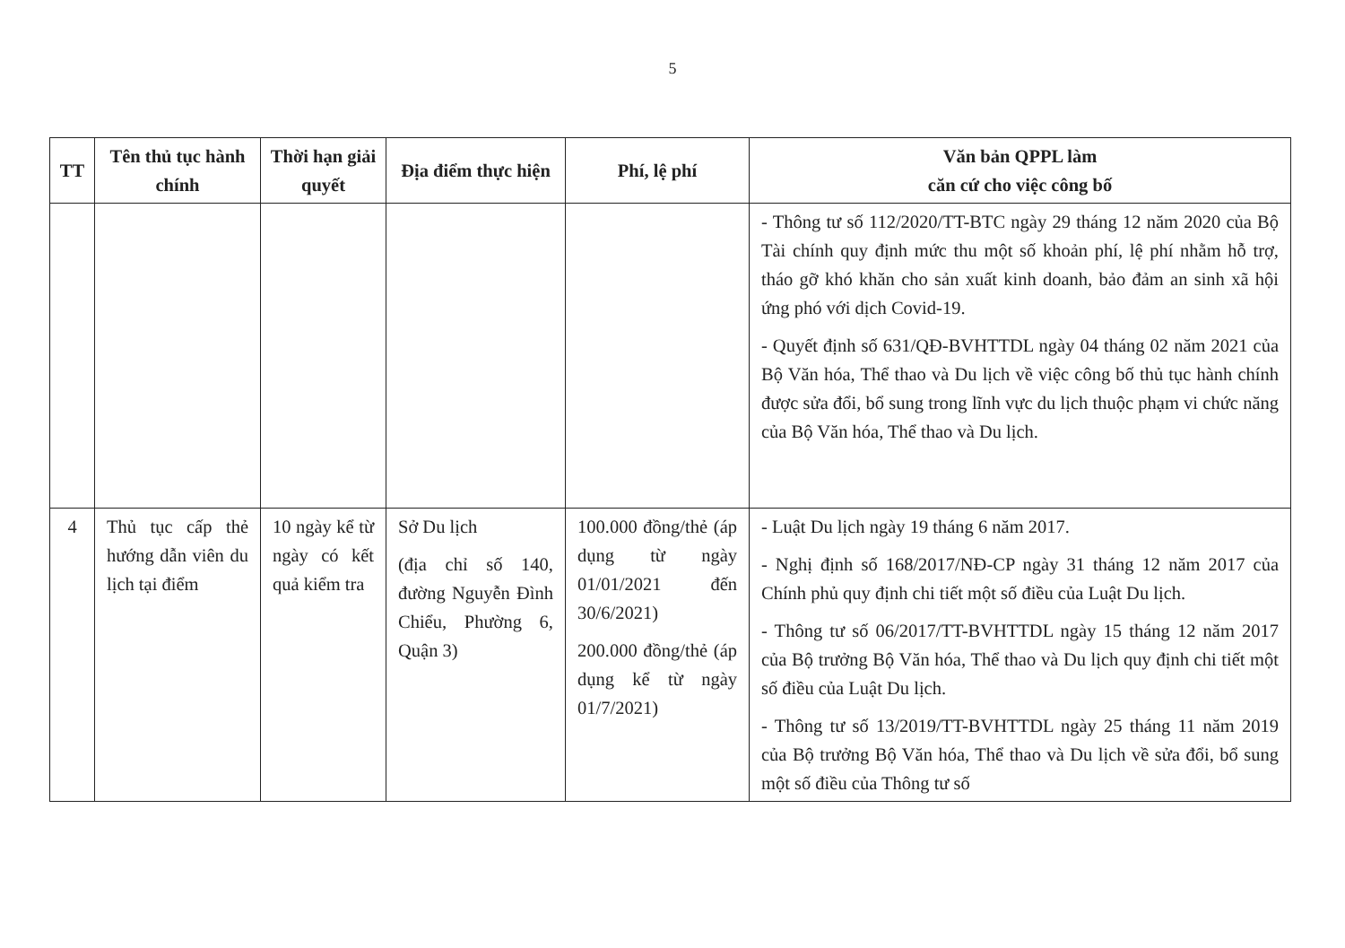5
| TT | Tên thủ tục hành chính | Thời hạn giải quyết | Địa điểm thực hiện | Phí, lệ phí | Văn bản QPPL làm căn cứ cho việc công bố |
| --- | --- | --- | --- | --- | --- |
| | | | | | - Thông tư số 112/2020/TT-BTC ngày 29 tháng 12 năm 2020 của Bộ Tài chính quy định mức thu một số khoản phí, lệ phí nhằm hỗ trợ, tháo gỡ khó khăn cho sản xuất kinh doanh, bảo đảm an sinh xã hội ứng phó với dịch Covid-19. - Quyết định số 631/QĐ-BVHTTDL ngày 04 tháng 02 năm 2021 của Bộ Văn hóa, Thể thao và Du lịch về việc công bố thủ tục hành chính được sửa đổi, bổ sung trong lĩnh vực du lịch thuộc phạm vi chức năng của Bộ Văn hóa, Thể thao và Du lịch. |
| 4 | Thủ tục cấp thẻ hướng dẫn viên du lịch tại điểm | 10 ngày kể từ ngày có kết quả kiểm tra | Sở Du lịch (địa chỉ số 140, đường Nguyễn Đình Chiểu, Phường 6, Quận 3) | 100.000 đồng/thẻ (áp dụng từ ngày 01/01/2021 đến 30/6/2021) 200.000 đồng/thẻ (áp dụng kể từ ngày 01/7/2021) | - Luật Du lịch ngày 19 tháng 6 năm 2017. - Nghị định số 168/2017/NĐ-CP ngày 31 tháng 12 năm 2017 của Chính phủ quy định chi tiết một số điều của Luật Du lịch. - Thông tư số 06/2017/TT-BVHTTDL ngày 15 tháng 12 năm 2017 của Bộ trưởng Bộ Văn hóa, Thể thao và Du lịch quy định chi tiết một số điều của Luật Du lịch. - Thông tư số 13/2019/TT-BVHTTDL ngày 25 tháng 11 năm 2019 của Bộ trưởng Bộ Văn hóa, Thể thao và Du lịch về sửa đổi, bổ sung một số điều của Thông tư số |